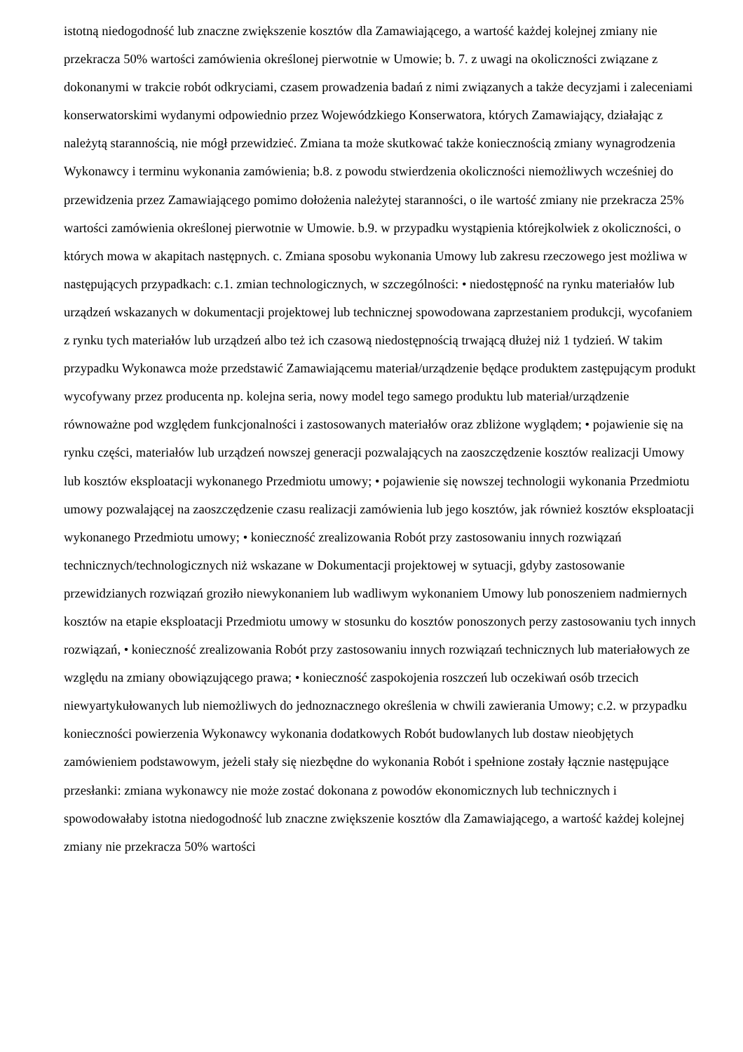istotną niedogodność lub znaczne zwiększenie kosztów dla Zamawiającego, a wartość każdej kolejnej zmiany nie przekracza 50% wartości zamówienia określonej pierwotnie w Umowie; b. 7. z uwagi na okoliczności związane z dokonanymi w trakcie robót odkryciami, czasem prowadzenia badań z nimi związanych a także decyzjami i zaleceniami konserwatorskimi wydanymi odpowiednio przez Wojewódzkiego Konserwatora, których Zamawiający, działając z należytą starannością, nie mógł przewidzieć. Zmiana ta może skutkować także koniecznością zmiany wynagrodzenia Wykonawcy i terminu wykonania zamówienia; b.8. z powodu stwierdzenia okoliczności niemożliwych wcześniej do przewidzenia przez Zamawiającego pomimo dołożenia należytej staranności, o ile wartość zmiany nie przekracza 25% wartości zamówienia określonej pierwotnie w Umowie. b.9. w przypadku wystąpienia którejkolwiek z okoliczności, o których mowa w akapitach następnych. c. Zmiana sposobu wykonania Umowy lub zakresu rzeczowego jest możliwa w następujących przypadkach: c.1. zmian technologicznych, w szczególności: • niedostępność na rynku materiałów lub urządzeń wskazanych w dokumentacji projektowej lub technicznej spowodowana zaprzestaniem produkcji, wycofaniem z rynku tych materiałów lub urządzeń albo też ich czasową niedostępnością trwającą dłużej niż 1 tydzień. W takim przypadku Wykonawca może przedstawić Zamawiającemu materiał/urządzenie będące produktem zastępującym produkt wycofywany przez producenta np. kolejna seria, nowy model tego samego produktu lub materiał/urządzenie równoważne pod względem funkcjonalności i zastosowanych materiałów oraz zbliżone wyglądem; • pojawienie się na rynku części, materiałów lub urządzeń nowszej generacji pozwalających na zaoszczędzenie kosztów realizacji Umowy lub kosztów eksploatacji wykonanego Przedmiotu umowy; • pojawienie się nowszej technologii wykonania Przedmiotu umowy pozwalającej na zaoszczędzenie czasu realizacji zamówienia lub jego kosztów, jak również kosztów eksploatacji wykonanego Przedmiotu umowy; • konieczność zrealizowania Robót przy zastosowaniu innych rozwiązań technicznych/technologicznych niż wskazane w Dokumentacji projektowej w sytuacji, gdyby zastosowanie przewidzianych rozwiązań groziło niewykonaniem lub wadliwym wykonaniem Umowy lub ponoszeniem nadmiernych kosztów na etapie eksploatacji Przedmiotu umowy w stosunku do kosztów ponoszonych perzy zastosowaniu tych innych rozwiązań, • konieczność zrealizowania Robót przy zastosowaniu innych rozwiązań technicznych lub materiałowych ze względu na zmiany obowiązującego prawa; • konieczność zaspokojenia roszczeń lub oczekiwań osób trzecich niewyartykułowanych lub niemożliwych do jednoznacznego określenia w chwili zawierania Umowy; c.2. w przypadku konieczności powierzenia Wykonawcy wykonania dodatkowych Robót budowlanych lub dostaw nieobjętych zamówieniem podstawowym, jeżeli stały się niezbędne do wykonania Robót i spełnione zostały łącznie następujące przesłanki: zmiana wykonawcy nie może zostać dokonana z powodów ekonomicznych lub technicznych i spowodowałaby istotna niedogodność lub znaczne zwiększenie kosztów dla Zamawiającego, a wartość każdej kolejnej zmiany nie przekracza 50% wartości